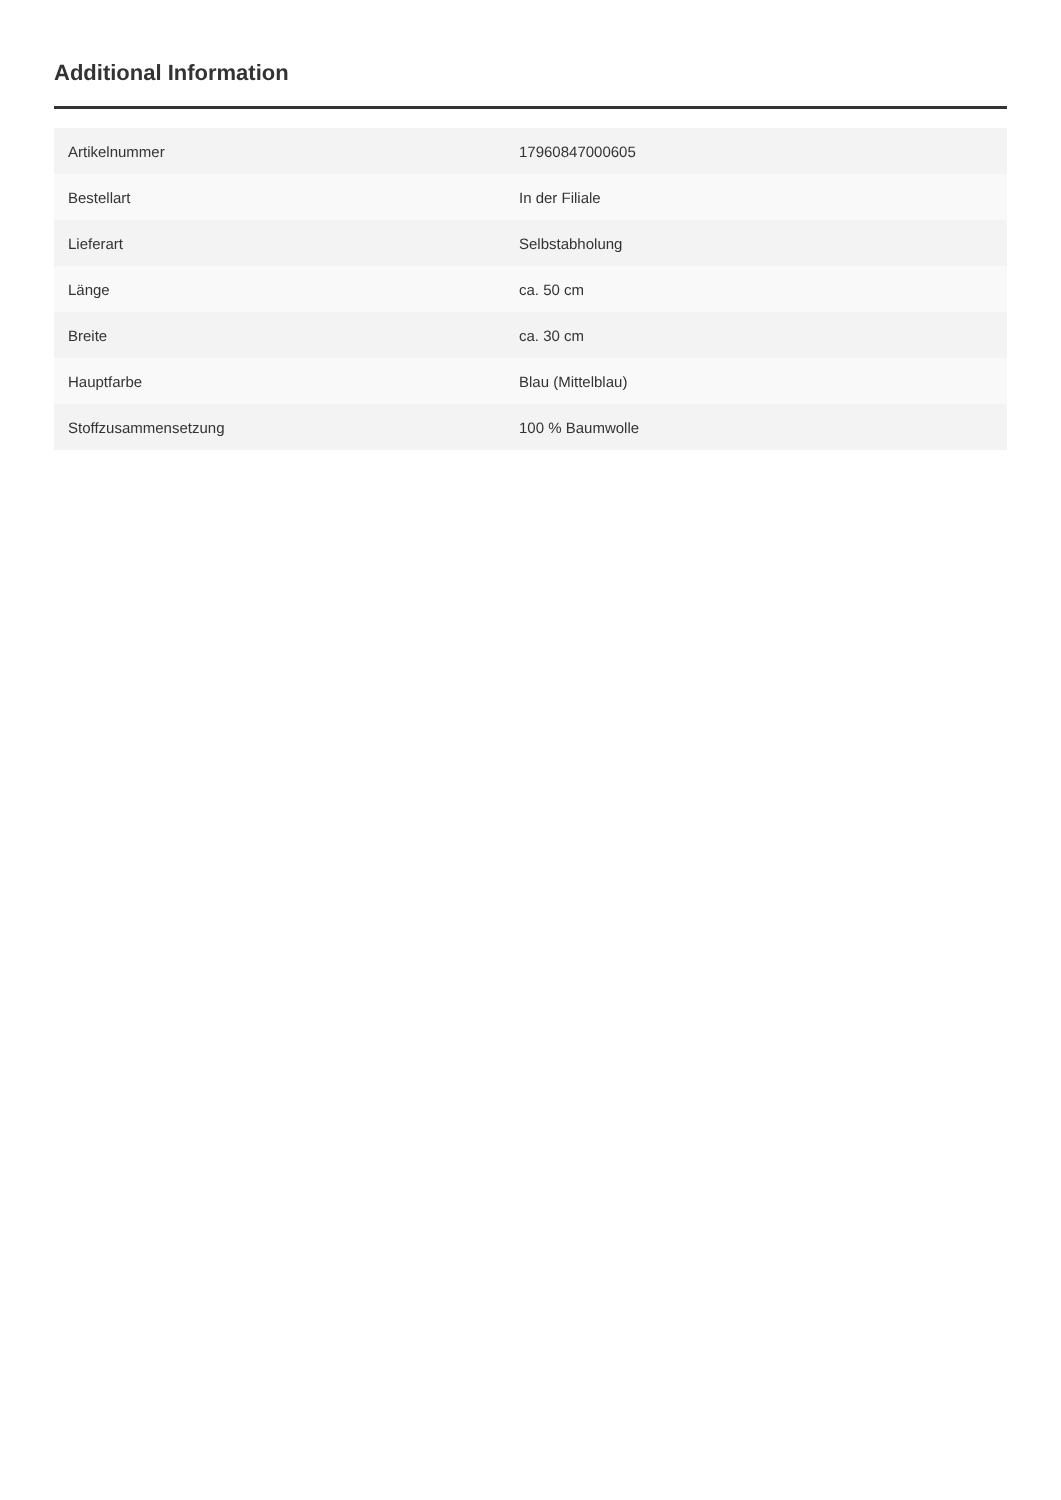Additional Information
| Artikelnummer | 17960847000605 |
| Bestellart | In der Filiale |
| Lieferart | Selbstabholung |
| Länge | ca. 50 cm |
| Breite | ca. 30 cm |
| Hauptfarbe | Blau (Mittelblau) |
| Stoffzusammensetzung | 100 % Baumwolle |